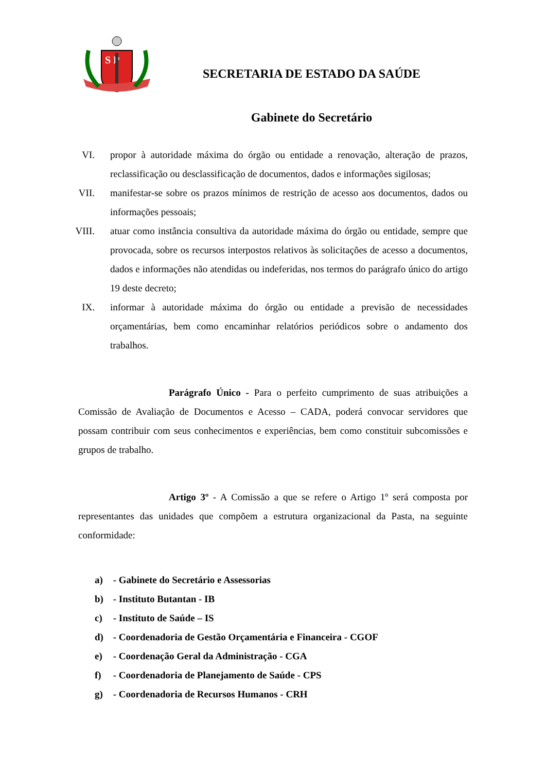S P
SECRETARIA DE ESTADO DA SAÚDE
Gabinete do Secretário
VI. propor à autoridade máxima do órgão ou entidade a renovação, alteração de prazos, reclassificação ou desclassificação de documentos, dados e informações sigilosas;
VII. manifestar-se sobre os prazos mínimos de restrição de acesso aos documentos, dados ou informações pessoais;
VIII. atuar como instância consultiva da autoridade máxima do órgão ou entidade, sempre que provocada, sobre os recursos interpostos relativos às solicitações de acesso a documentos, dados e informações não atendidas ou indeferidas, nos termos do parágrafo único do artigo 19 deste decreto;
IX. informar à autoridade máxima do órgão ou entidade a previsão de necessidades orçamentárias, bem como encaminhar relatórios periódicos sobre o andamento dos trabalhos.
Parágrafo Único - Para o perfeito cumprimento de suas atribuições a Comissão de Avaliação de Documentos e Acesso – CADA, poderá convocar servidores que possam contribuir com seus conhecimentos e experiências, bem como constituir subcomissões e grupos de trabalho.
Artigo 3º - A Comissão a que se refere o Artigo 1º será composta por representantes das unidades que compõem a estrutura organizacional da Pasta, na seguinte conformidade:
a) - Gabinete do Secretário e Assessorias
b) - Instituto Butantan - IB
c) - Instituto de Saúde – IS
d) - Coordenadoria de Gestão Orçamentária e Financeira - CGOF
e) - Coordenação Geral da Administração - CGA
f) - Coordenadoria de Planejamento de Saúde - CPS
g) - Coordenadoria de Recursos Humanos - CRH